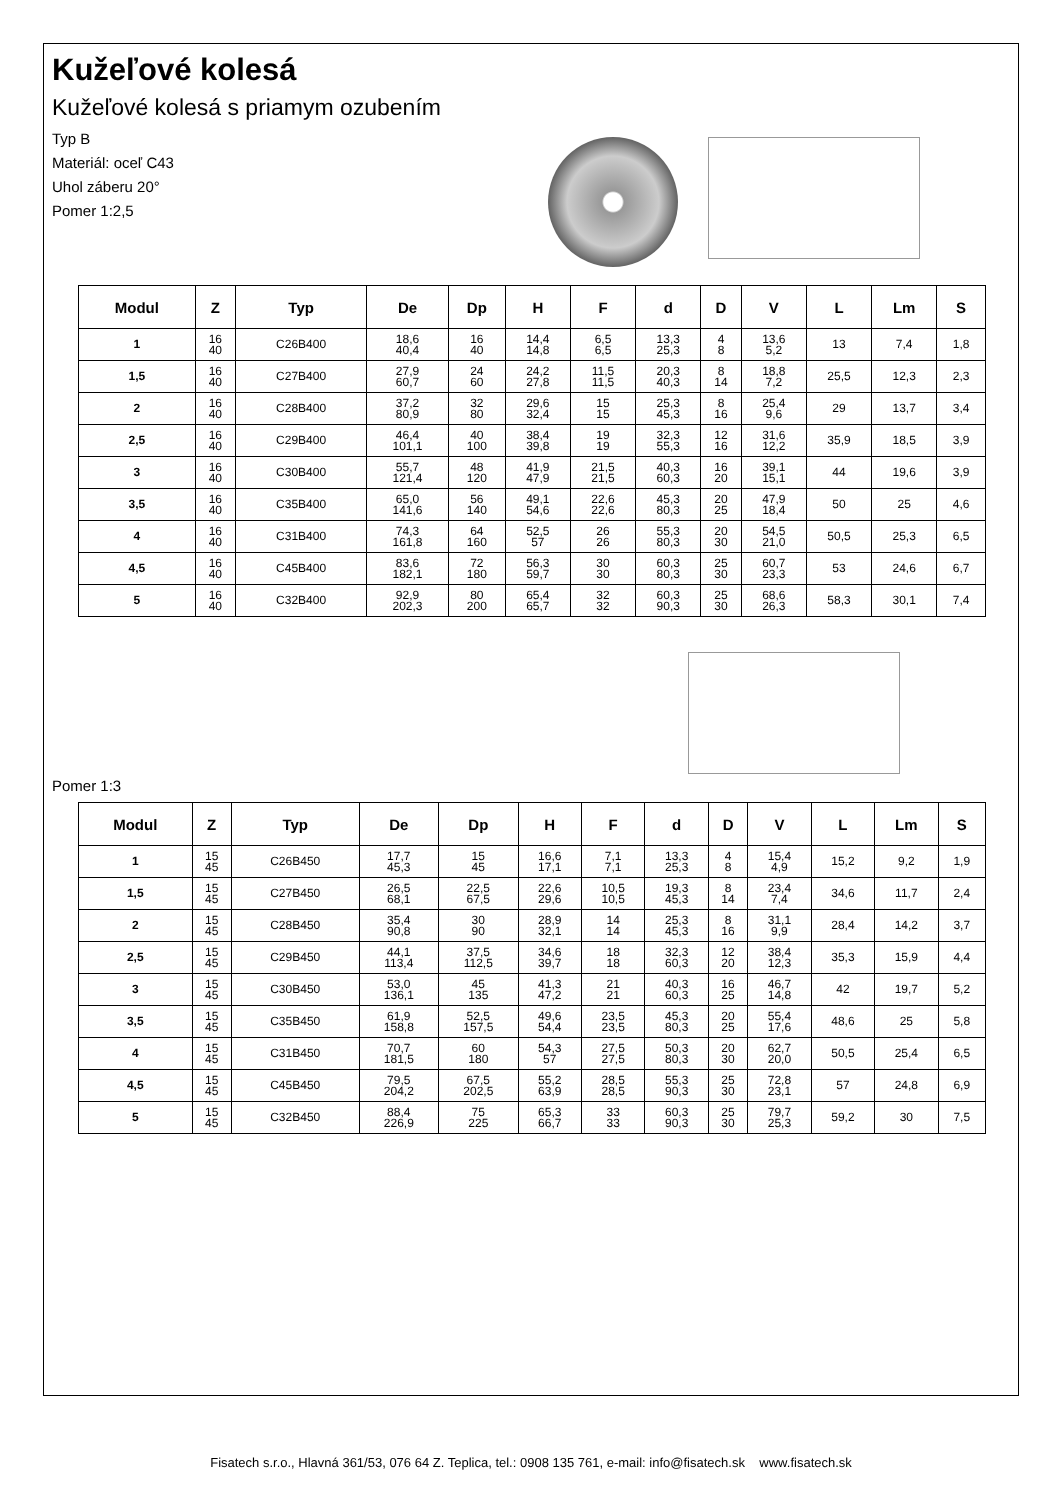Kužeľové kolesá
Kužeľové kolesá s priamym ozubením
Typ B
Materiál: oceľ C43
Uhol záberu 20°
Pomer 1:2,5
| Modul | Z | Typ | De | Dp | H | F | d | D | V | L | Lm | S |
| --- | --- | --- | --- | --- | --- | --- | --- | --- | --- | --- | --- | --- |
| 1 | 16 40 | C26B400 | 18,6 40,4 | 16 40 | 14,4 14,8 | 6,5 6,5 | 13,3 25,3 | 4 8 | 13,6 5,2 | 13 | 7,4 | 1,8 |
| 1,5 | 16 40 | C27B400 | 27,9 60,7 | 24 60 | 24,2 27,8 | 11,5 11,5 | 20,3 40,3 | 8 14 | 18,8 7,2 | 25,5 | 12,3 | 2,3 |
| 2 | 16 40 | C28B400 | 37,2 80,9 | 32 80 | 29,6 32,4 | 15 15 | 25,3 45,3 | 8 16 | 25,4 9,6 | 29 | 13,7 | 3,4 |
| 2,5 | 16 40 | C29B400 | 46,4 101,1 | 40 100 | 38,4 39,8 | 19 19 | 32,3 55,3 | 12 16 | 31,6 12,2 | 35,9 | 18,5 | 3,9 |
| 3 | 16 40 | C30B400 | 55,7 121,4 | 48 120 | 41,9 47,9 | 21,5 21,5 | 40,3 60,3 | 16 20 | 39,1 15,1 | 44 | 19,6 | 3,9 |
| 3,5 | 16 40 | C35B400 | 65,0 141,6 | 56 140 | 49,1 54,6 | 22,6 22,6 | 45,3 80,3 | 20 25 | 47,9 18,4 | 50 | 25 | 4,6 |
| 4 | 16 40 | C31B400 | 74,3 161,8 | 64 160 | 52,5 57 | 26 26 | 55,3 80,3 | 20 30 | 54,5 21,0 | 50,5 | 25,3 | 6,5 |
| 4,5 | 16 40 | C45B400 | 83,6 182,1 | 72 180 | 56,3 59,7 | 30 30 | 60,3 80,3 | 25 30 | 60,7 23,3 | 53 | 24,6 | 6,7 |
| 5 | 16 40 | C32B400 | 92,9 202,3 | 80 200 | 65,4 65,7 | 32 32 | 60,3 90,3 | 25 30 | 68,6 26,3 | 58,3 | 30,1 | 7,4 |
Pomer 1:3
| Modul | Z | Typ | De | Dp | H | F | d | D | V | L | Lm | S |
| --- | --- | --- | --- | --- | --- | --- | --- | --- | --- | --- | --- | --- |
| 1 | 15 45 | C26B450 | 17,7 45,3 | 15 45 | 16,6 17,1 | 7,1 7,1 | 13,3 25,3 | 4 8 | 15,4 4,9 | 15,2 | 9,2 | 1,9 |
| 1,5 | 15 45 | C27B450 | 26,5 68,1 | 22,5 67,5 | 22,6 29,6 | 10,5 10,5 | 19,3 45,3 | 8 14 | 23,4 7,4 | 34,6 | 11,7 | 2,4 |
| 2 | 15 45 | C28B450 | 35,4 90,8 | 30 90 | 28,9 32,1 | 14 14 | 25,3 45,3 | 8 16 | 31,1 9,9 | 28,4 | 14,2 | 3,7 |
| 2,5 | 15 45 | C29B450 | 44,1 113,4 | 37,5 112,5 | 34,6 39,7 | 18 18 | 32,3 60,3 | 12 20 | 38,4 12,3 | 35,3 | 15,9 | 4,4 |
| 3 | 15 45 | C30B450 | 53,0 136,1 | 45 135 | 41,3 47,2 | 21 21 | 40,3 60,3 | 16 25 | 46,7 14,8 | 42 | 19,7 | 5,2 |
| 3,5 | 15 45 | C35B450 | 61,9 158,8 | 52,5 157,5 | 49,6 54,4 | 23,5 23,5 | 45,3 80,3 | 20 25 | 55,4 17,6 | 48,6 | 25 | 5,8 |
| 4 | 15 45 | C31B450 | 70,7 181,5 | 60 180 | 54,3 57 | 27,5 27,5 | 50,3 80,3 | 20 30 | 62,7 20,0 | 50,5 | 25,4 | 6,5 |
| 4,5 | 15 45 | C45B450 | 79,5 204,2 | 67,5 202,5 | 55,2 63,9 | 28,5 28,5 | 55,3 90,3 | 25 30 | 72,8 23,1 | 57 | 24,8 | 6,9 |
| 5 | 15 45 | C32B450 | 88,4 226,9 | 75 225 | 65,3 66,7 | 33 33 | 60,3 90,3 | 25 30 | 79,7 25,3 | 59,2 | 30 | 7,5 |
Fisatech s.r.o., Hlavná 361/53, 076 64 Z. Teplica, tel.: 0908 135 761, e-mail: info@fisatech.sk www.fisatech.sk